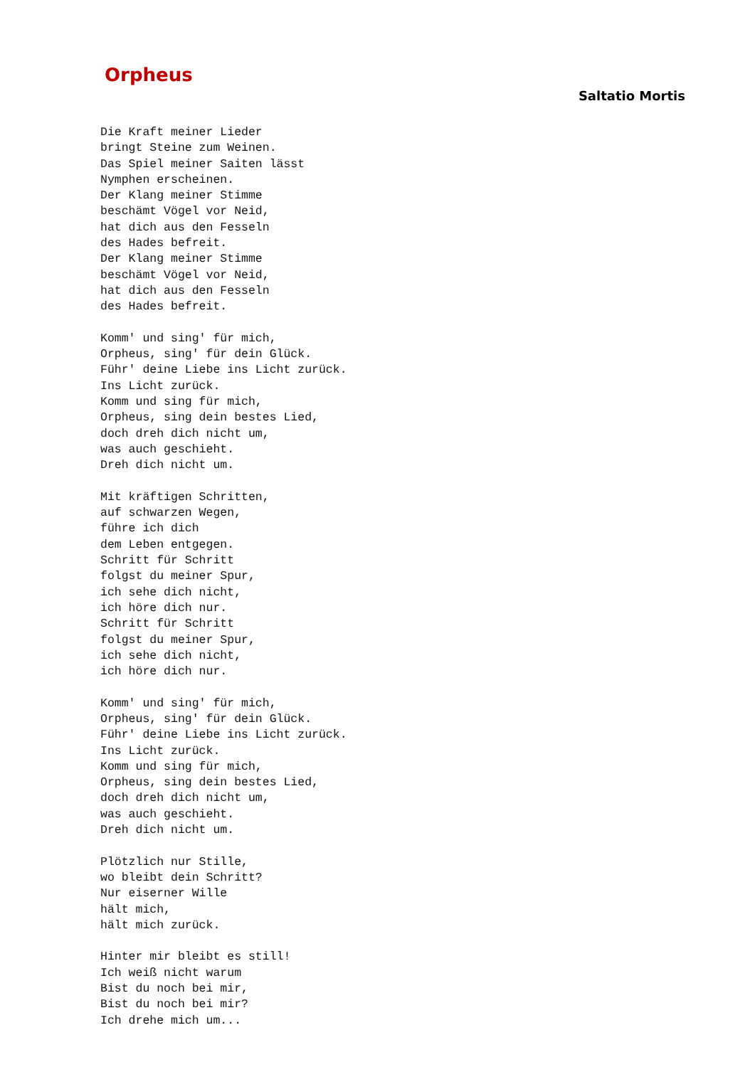Orpheus
Saltatio Mortis
Die Kraft meiner Lieder
bringt Steine zum Weinen.
Das Spiel meiner Saiten lässt
Nymphen erscheinen.
Der Klang meiner Stimme
beschämt Vögel vor Neid,
hat dich aus den Fesseln
des Hades befreit.
Der Klang meiner Stimme
beschämt Vögel vor Neid,
hat dich aus den Fesseln
des Hades befreit.

Komm' und sing' für mich,
Orpheus, sing' für dein Glück.
Führ' deine Liebe ins Licht zurück.
Ins Licht zurück.
Komm und sing für mich,
Orpheus, sing dein bestes Lied,
doch dreh dich nicht um,
was auch geschieht.
Dreh dich nicht um.

Mit kräftigen Schritten,
auf schwarzen Wegen,
führe ich dich
dem Leben entgegen.
Schritt für Schritt
folgst du meiner Spur,
ich sehe dich nicht,
ich höre dich nur.
Schritt für Schritt
folgst du meiner Spur,
ich sehe dich nicht,
ich höre dich nur.

Komm' und sing' für mich,
Orpheus, sing' für dein Glück.
Führ' deine Liebe ins Licht zurück.
Ins Licht zurück.
Komm und sing für mich,
Orpheus, sing dein bestes Lied,
doch dreh dich nicht um,
was auch geschieht.
Dreh dich nicht um.

Plötzlich nur Stille,
wo bleibt dein Schritt?
Nur eiserner Wille
hält mich,
hält mich zurück.

Hinter mir bleibt es still!
Ich weiß nicht warum
Bist du noch bei mir,
Bist du noch bei mir?
Ich drehe mich um...